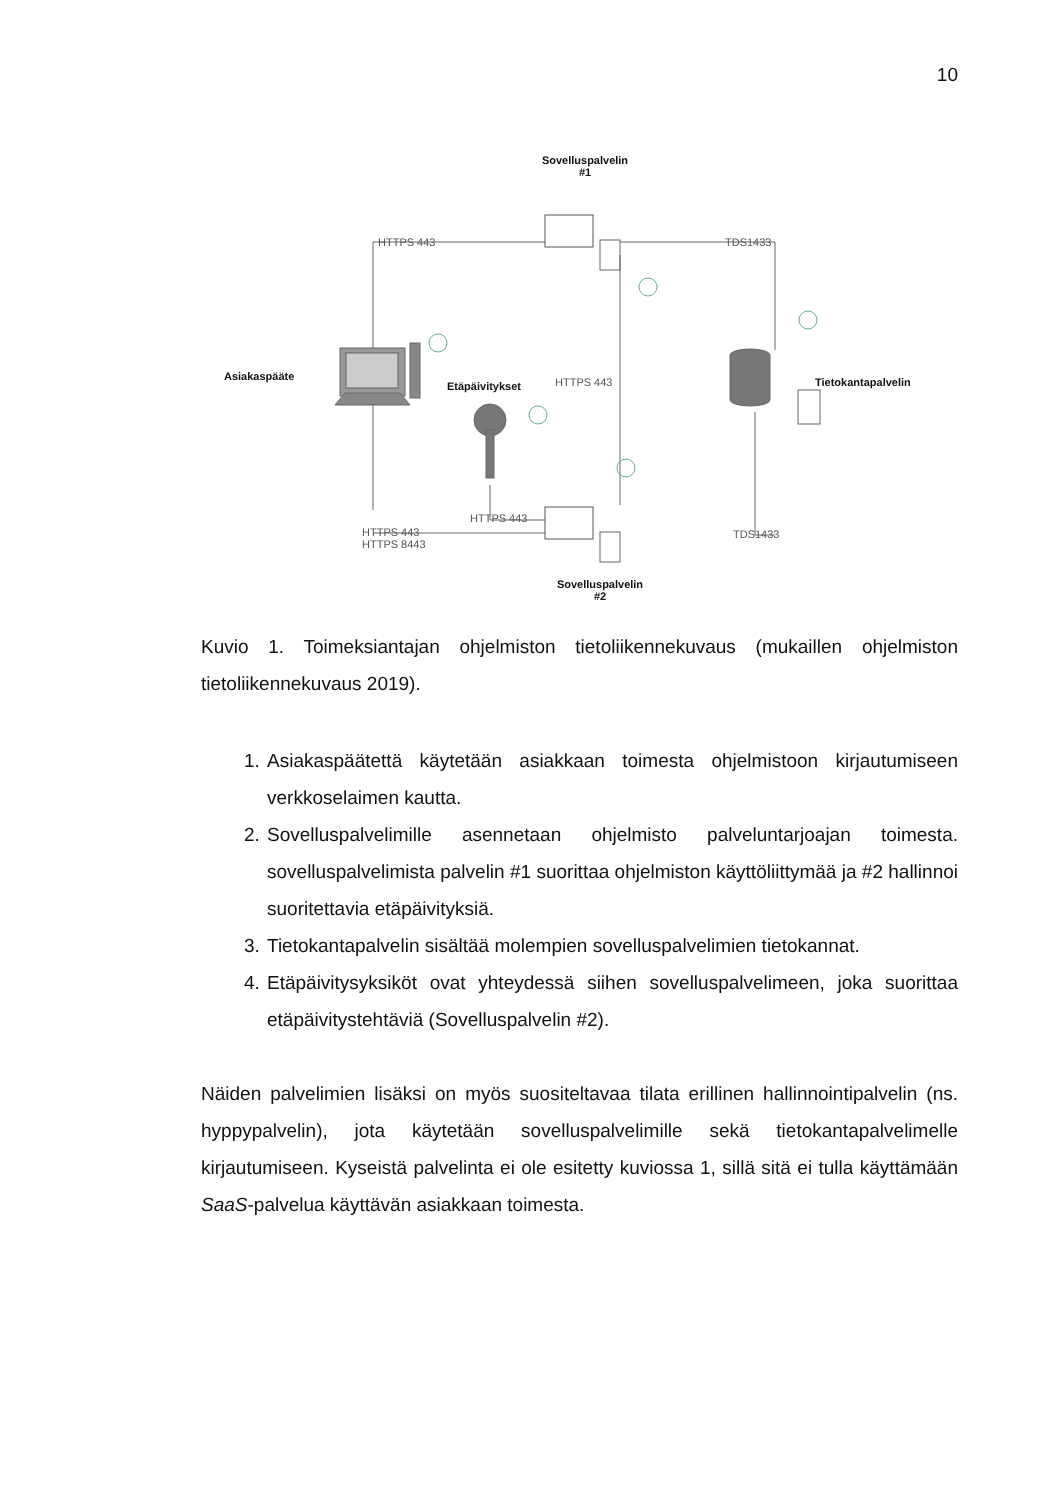10
Sovelluspalvelin
#1
Asiakaspääte
Etäpäivitykset Tietokantapalvelin
Sovelluspalvelin
#2
HTTPS 443 TDS1433
HTTPS 443
HTTPS 443
HTTPS 443
HTTPS 8443
TDS1433
Kuvio 1. Toimeksiantajan ohjelmiston tietoliikennekuvaus (mukaillen ohjelmiston tietoliikennekuvaus 2019).
1. Asiakaspäätettä käytetään asiakkaan toimesta ohjelmistoon kirjautumiseen verkkoselaimen kautta.
2. Sovelluspalvelimille asennetaan ohjelmisto palveluntarjoajan toimesta. sovelluspalvelimista palvelin #1 suorittaa ohjelmiston käyttöliittymää ja #2 hallinnoi suoritettavia etäpäivityksiä.
3. Tietokantapalvelin sisältää molempien sovelluspalvelimien tietokannat.
4. Etäpäivitysyksiköt ovat yhteydessä siihen sovelluspalvelimeen, joka suorittaa etäpäivitystehtäviä (Sovelluspalvelin #2).
Näiden palvelimien lisäksi on myös suositeltavaa tilata erillinen hallinnointipalvelin (ns. hyppypalvelin), jota käytetään sovelluspalvelimille sekä tietokantapalvelimelle kirjautumiseen. Kyseistä palvelinta ei ole esitetty kuviossa 1, sillä sitä ei tulla käyttämään SaaS-palvelua käyttävän asiakkaan toimesta.